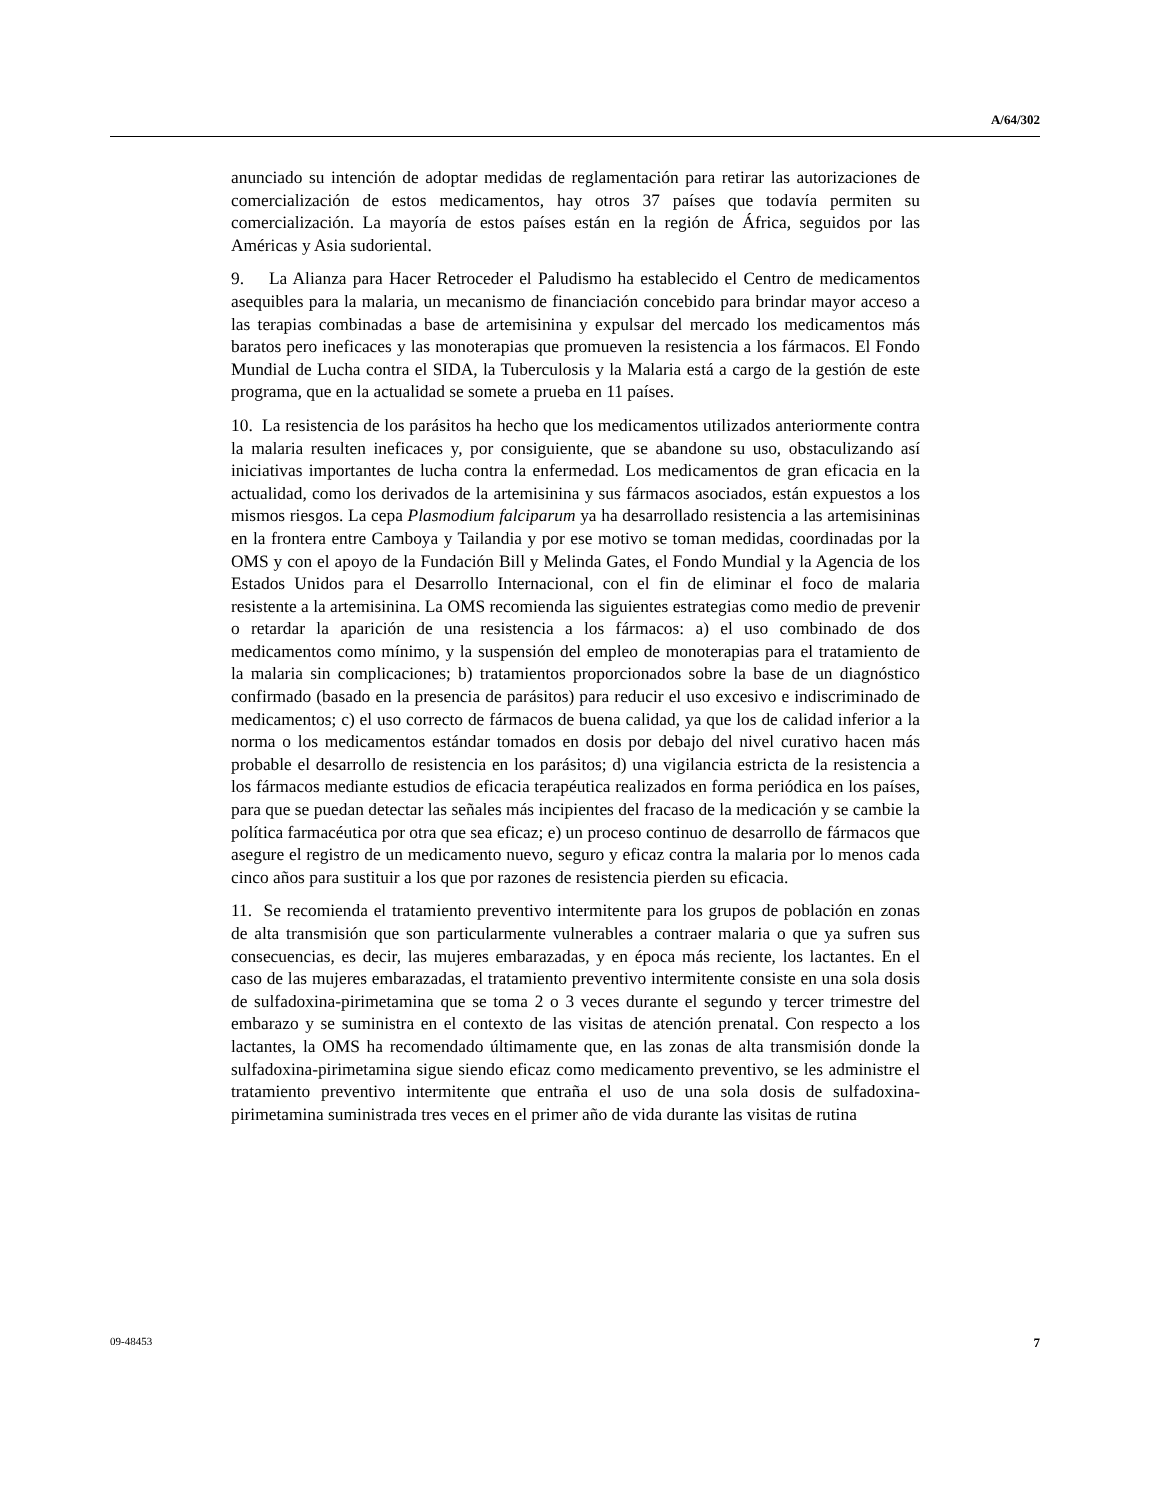A/64/302
anunciado su intención de adoptar medidas de reglamentación para retirar las autorizaciones de comercialización de estos medicamentos, hay otros 37 países que todavía permiten su comercialización. La mayoría de estos países están en la región de África, seguidos por las Américas y Asia sudoriental.
9. La Alianza para Hacer Retroceder el Paludismo ha establecido el Centro de medicamentos asequibles para la malaria, un mecanismo de financiación concebido para brindar mayor acceso a las terapias combinadas a base de artemisinina y expulsar del mercado los medicamentos más baratos pero ineficaces y las monoterapias que promueven la resistencia a los fármacos. El Fondo Mundial de Lucha contra el SIDA, la Tuberculosis y la Malaria está a cargo de la gestión de este programa, que en la actualidad se somete a prueba en 11 países.
10. La resistencia de los parásitos ha hecho que los medicamentos utilizados anteriormente contra la malaria resulten ineficaces y, por consiguiente, que se abandone su uso, obstaculizando así iniciativas importantes de lucha contra la enfermedad. Los medicamentos de gran eficacia en la actualidad, como los derivados de la artemisinina y sus fármacos asociados, están expuestos a los mismos riesgos. La cepa Plasmodium falciparum ya ha desarrollado resistencia a las artemisininas en la frontera entre Camboya y Tailandia y por ese motivo se toman medidas, coordinadas por la OMS y con el apoyo de la Fundación Bill y Melinda Gates, el Fondo Mundial y la Agencia de los Estados Unidos para el Desarrollo Internacional, con el fin de eliminar el foco de malaria resistente a la artemisinina. La OMS recomienda las siguientes estrategias como medio de prevenir o retardar la aparición de una resistencia a los fármacos: a) el uso combinado de dos medicamentos como mínimo, y la suspensión del empleo de monoterapias para el tratamiento de la malaria sin complicaciones; b) tratamientos proporcionados sobre la base de un diagnóstico confirmado (basado en la presencia de parásitos) para reducir el uso excesivo e indiscriminado de medicamentos; c) el uso correcto de fármacos de buena calidad, ya que los de calidad inferior a la norma o los medicamentos estándar tomados en dosis por debajo del nivel curativo hacen más probable el desarrollo de resistencia en los parásitos; d) una vigilancia estricta de la resistencia a los fármacos mediante estudios de eficacia terapéutica realizados en forma periódica en los países, para que se puedan detectar las señales más incipientes del fracaso de la medicación y se cambie la política farmacéutica por otra que sea eficaz; e) un proceso continuo de desarrollo de fármacos que asegure el registro de un medicamento nuevo, seguro y eficaz contra la malaria por lo menos cada cinco años para sustituir a los que por razones de resistencia pierden su eficacia.
11. Se recomienda el tratamiento preventivo intermitente para los grupos de población en zonas de alta transmisión que son particularmente vulnerables a contraer malaria o que ya sufren sus consecuencias, es decir, las mujeres embarazadas, y en época más reciente, los lactantes. En el caso de las mujeres embarazadas, el tratamiento preventivo intermitente consiste en una sola dosis de sulfadoxina-pirimetamina que se toma 2 o 3 veces durante el segundo y tercer trimestre del embarazo y se suministra en el contexto de las visitas de atención prenatal. Con respecto a los lactantes, la OMS ha recomendado últimamente que, en las zonas de alta transmisión donde la sulfadoxina-pirimetamina sigue siendo eficaz como medicamento preventivo, se les administre el tratamiento preventivo intermitente que entraña el uso de una sola dosis de sulfadoxina-pirimetamina suministrada tres veces en el primer año de vida durante las visitas de rutina
09-48453 7